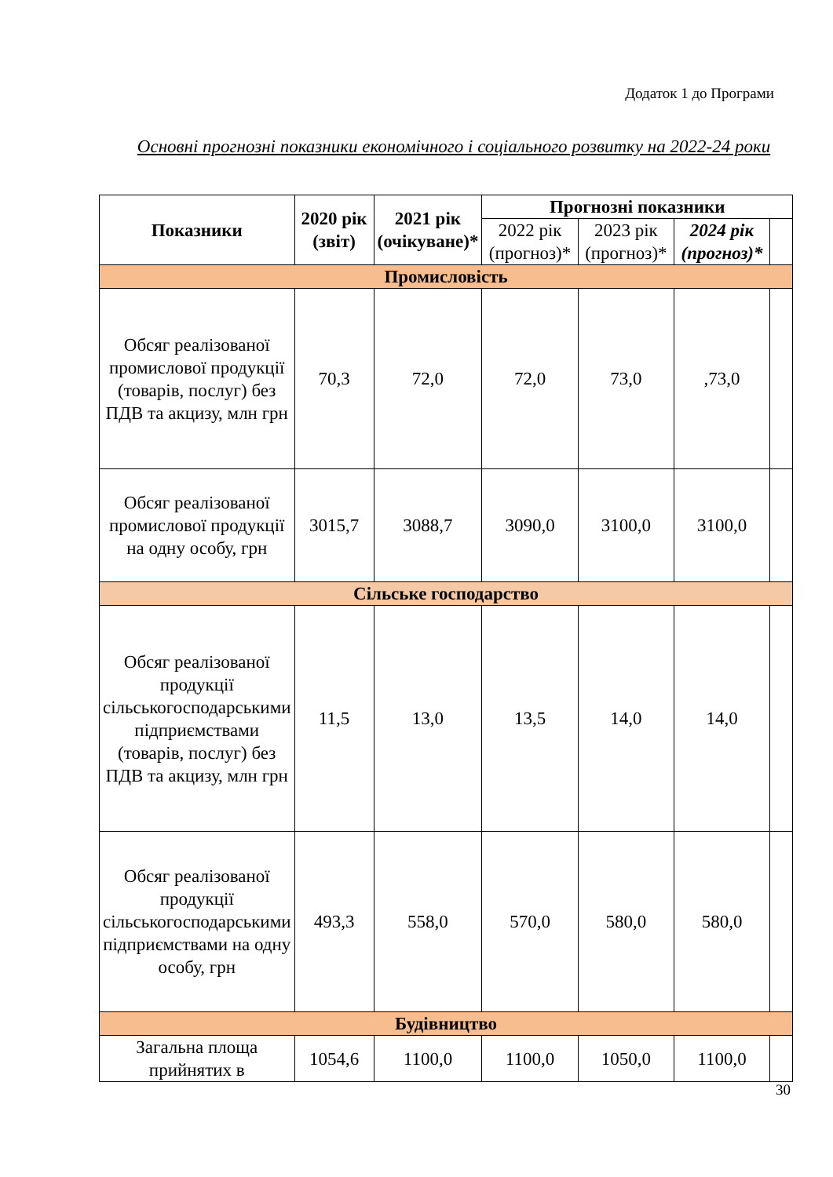Додаток 1 до Програми
Основні прогнозні показники економічного і соціального розвитку на 2022-24 роки
| Показники | 2020 рік (звіт) | 2021 рік (очікуване)* | Прогнозні показники | | | |
| --- | --- | --- | --- | --- | --- | --- |
| | | | 2022 рік (прогноз)* | 2023 рік (прогноз)* | 2024 рік (прогноз)* | |
| Промисловість | | | | | | |
| Обсяг реалізованої промислової продукції (товарів, послуг) без ПДВ та акцизу, млн грн | 70,3 | 72,0 | 72,0 | 73,0 | ,73,0 | |
| Обсяг реалізованої промислової продукції на одну особу, грн | 3015,7 | 3088,7 | 3090,0 | 3100,0 | 3100,0 | |
| Сільське господарство | | | | | | |
| Обсяг реалізованої продукції сільськогосподарськими підприємствами (товарів, послуг) без ПДВ та акцизу, млн грн | 11,5 | 13,0 | 13,5 | 14,0 | 14,0 | |
| Обсяг реалізованої продукції сільськогосподарськими підприємствами на одну особу, грн | 493,3 | 558,0 | 570,0 | 580,0 | 580,0 | |
| Будівництво | | | | | | |
| Загальна площа прийнятих в | 1054,6 | 1100,0 | 1100,0 | 1050,0 | 1100,0 | |
30